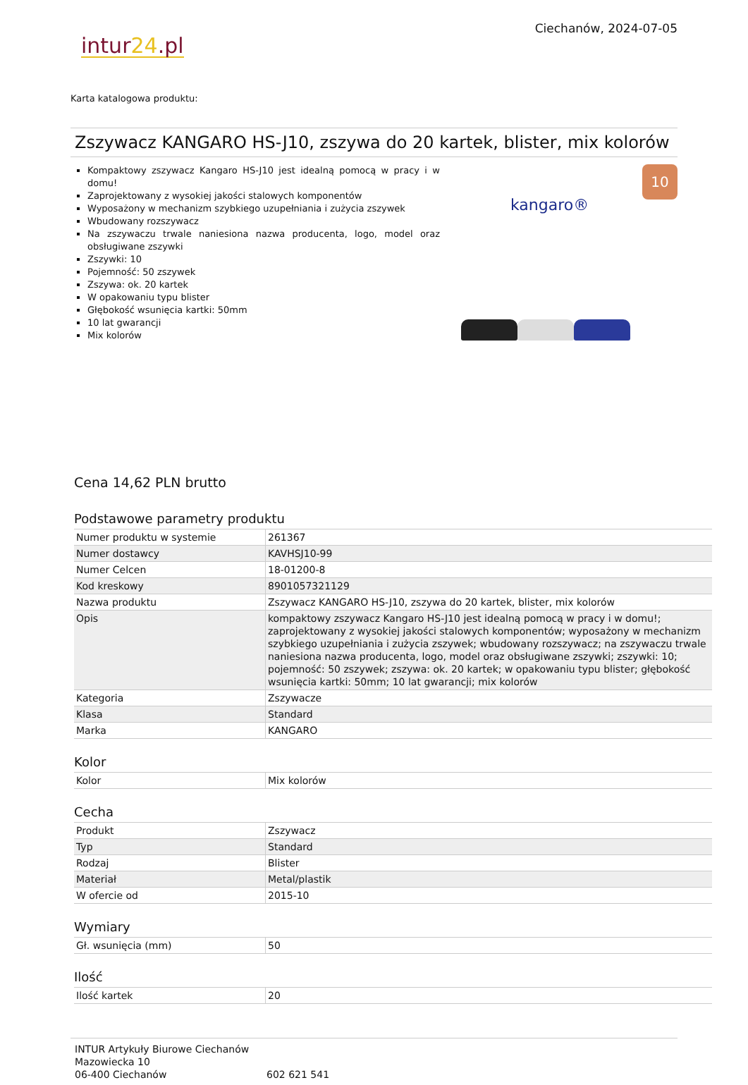intur24.pl
Ciechanów, 2024-07-05
Karta katalogowa produktu:
Zszywacz KANGARO HS-J10, zszywa do 20 kartek, blister, mix kolorów
Kompaktowy zszywacz Kangaro HS-J10 jest idealną pomocą w pracy i w domu!
Zaprojektowany z wysokiej jakości stalowych komponentów
Wyposażony w mechanizm szybkiego uzupełniania i zużycia zszywek
Wbudowany rozszywacz
Na zszywaczu trwale naniesiona nazwa producenta, logo, model oraz obsługiwane zszywki
Zszywki: 10
Pojemność: 50 zszywek
Zszywa: ok. 20 kartek
W opakowaniu typu blister
Głębokość wsunięcia kartki: 50mm
10 lat gwarancji
Mix kolorów
kangaro®
10
Cena 14,62 PLN brutto
Podstawowe parametry produktu
| Numer produktu w systemie | 261367 |
| Numer dostawcy | KAVHSJ10-99 |
| Numer Celcen | 18-01200-8 |
| Kod kreskowy | 8901057321129 |
| Nazwa produktu | Zszywacz KANGARO HS-J10, zszywa do 20 kartek, blister, mix kolorów |
| Opis | kompaktowy zszywacz Kangaro HS-J10 jest idealną pomocą w pracy i w domu!; zaprojektowany z wysokiej jakości stalowych komponentów; wyposażony w mechanizm szybkiego uzupełniania i zużycia zszywek; wbudowany rozszywacz; na zszywaczu trwale naniesiona nazwa producenta, logo, model oraz obsługiwane zszywki; zszywki: 10; pojemność: 50 zszywek; zszywa: ok. 20 kartek; w opakowaniu typu blister; głębokość wsunięcia kartki: 50mm; 10 lat gwarancji; mix kolorów |
| Kategoria | Zszywacze |
| Klasa | Standard |
| Marka | KANGARO |
Kolor
| Kolor | Mix kolorów |
Cecha
| Produkt | Zszywacz |
| Typ | Standard |
| Rodzaj | Blister |
| Materiał | Metal/plastik |
| W ofercie od | 2015-10 |
Wymiary
| Gł. wsunięcia (mm) | 50 |
Ilość
| Ilość kartek | 20 |
INTUR Artykuły Biurowe Ciechanów
Mazowiecka 10
06-400 Ciechanów
602 621 541